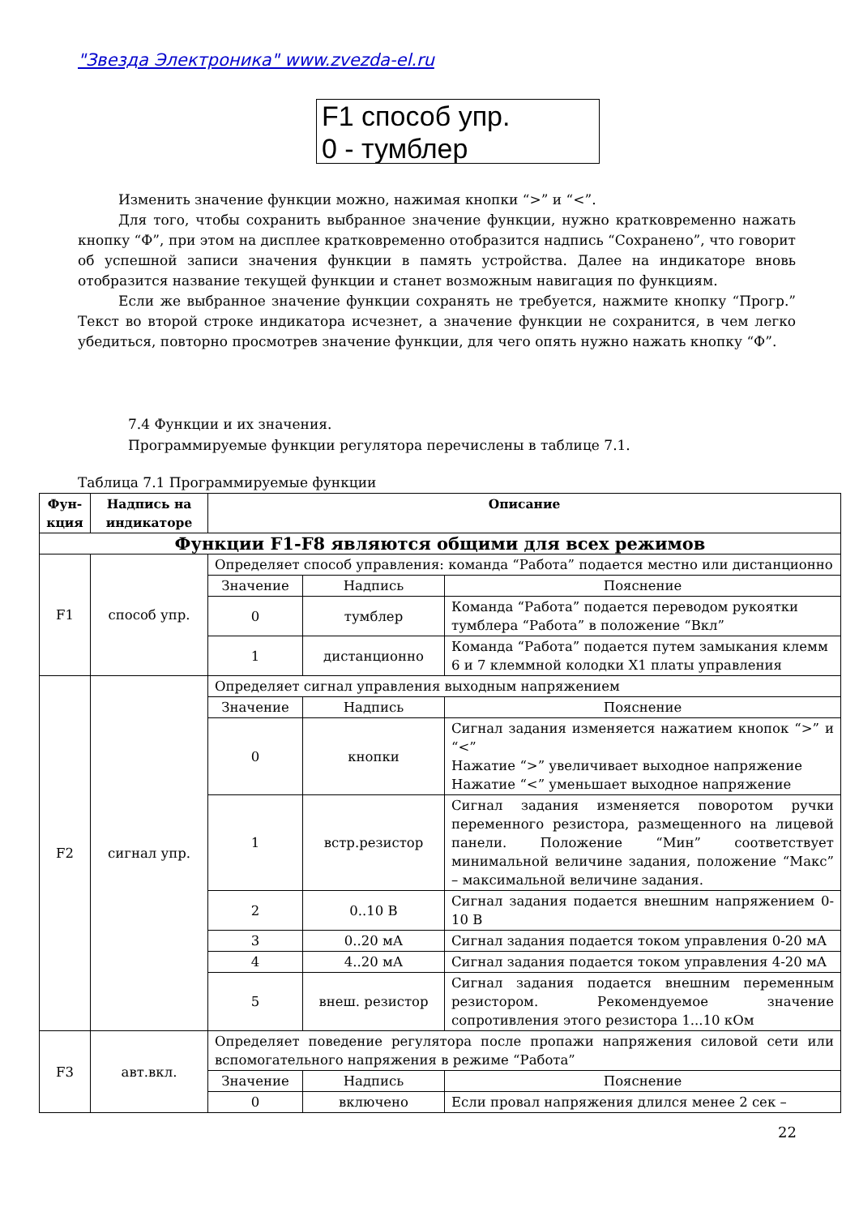"Звезда Электроника" www.zvezda-el.ru
F1 способ упр.
0 - тумблер
Изменить значение функции можно, нажимая кнопки “>” и “<”.
Для того, чтобы сохранить выбранное значение функции, нужно кратковременно нажать кнопку “Ф”, при этом на дисплее кратковременно отобразится надпись “Сохранено”, что говорит об успешной записи значения функции в память устройства. Далее на индикаторе вновь отобразится название текущей функции и станет возможным навигация по функциям.
Если же выбранное значение функции сохранять не требуется, нажмите кнопку “Прогр.” Текст во второй строке индикатора исчезнет, а значение функции не сохранится, в чем легко убедиться, повторно просмотрев значение функции, для чего опять нужно нажать кнопку “Ф”.
7.4 Функции и их значения.
Программируемые функции регулятора перечислены в таблице 7.1.
Таблица 7.1 Программируемые функции
| Фун- кция | Надпись на индикаторе | Описание | | |
| --- | --- | --- | --- | --- |
| Функции F1-F8 являются общими для всех режимов | | | | |
| F1 | способ упр. | Определяет способ управления: команда “Работа” подается местно или дистанционно | | |
| | | Значение | Надпись | Пояснение |
| | | 0 | тумблер | Команда “Работа” подается переводом рукоятки тумблера “Работа” в положение “Вкл” |
| | | 1 | дистанционно | Команда “Работа” подается путем замыкания клемм 6 и 7 клеммной колодки X1 платы управления |
| F2 | сигнал упр. | Определяет сигнал управления выходным напряжением | | |
| | | Значение | Надпись | Пояснение |
| | | 0 | кнопки | Сигнал задания изменяется нажатием кнопок “>” и “<” Нажатие “>” увеличивает выходное напряжение Нажатие “<” уменьшает выходное напряжение |
| | | 1 | встр.резистор | Сигнал задания изменяется поворотом ручки переменного резистора, размещенного на лицевой панели. Положение “Мин” соответствует минимальной величине задания, положение “Макс” – максимальной величине задания. |
| | | 2 | 0..10 В | Сигнал задания подается внешним напряжением 0-10 В |
| | | 3 | 0..20 мА | Сигнал задания подается током управления 0-20 мА |
| | | 4 | 4..20 мА | Сигнал задания подается током управления 4-20 мА |
| | | 5 | внеш. резистор | Сигнал задания подается внешним переменным резистором. Рекомендуемое значение сопротивления этого резистора 1...10 кОм |
| F3 | авт.вкл. | Определяет поведение регулятора после пропажи напряжения силовой сети или вспомогательного напряжения в режиме “Работа” | | |
| | | Значение | Надпись | Пояснение |
| | | 0 | включено | Если провал напряжения длился менее 2 сек – |
22